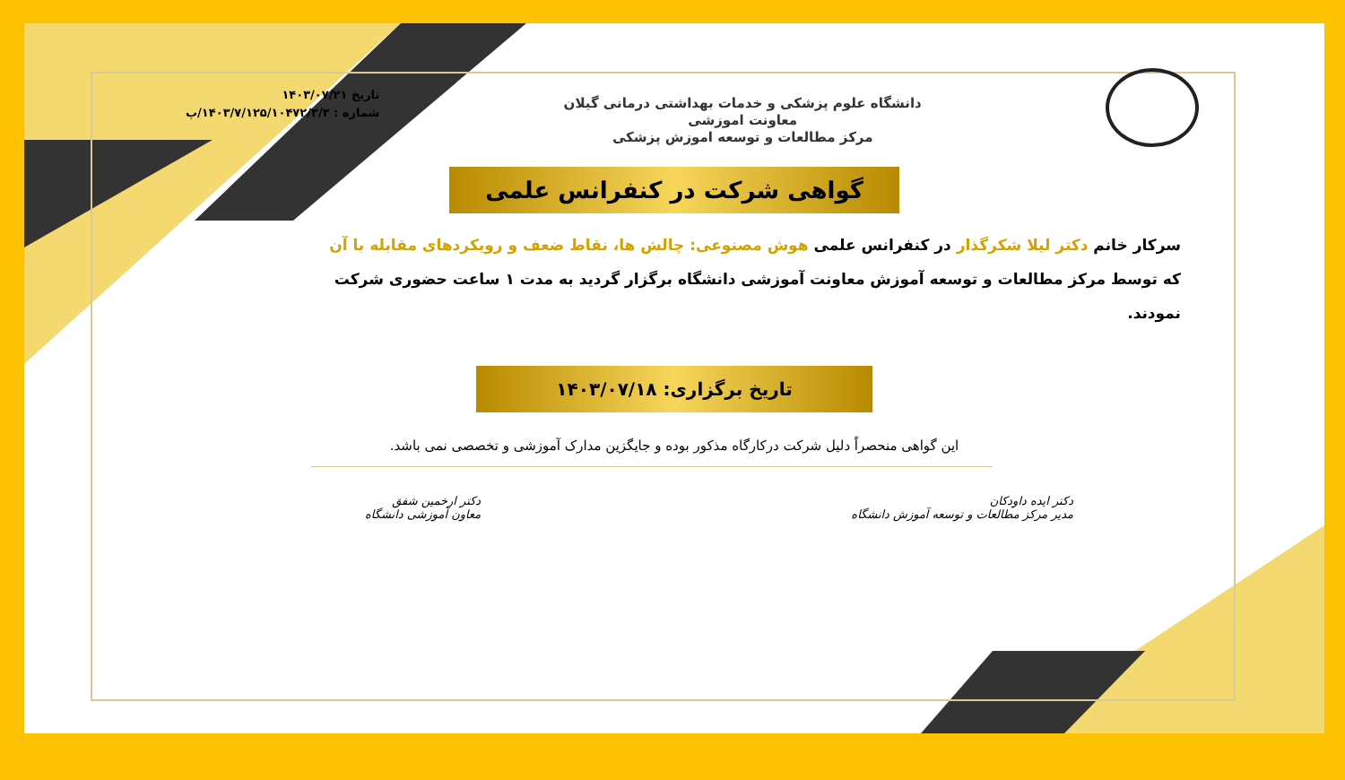دانشگاه علوم پزشکی و خدمات بهداشتی درمانی گیلان
معاونت اموزشی
مرکز مطالعات و توسعه اموزش پزشکی
تاریخ ۱۴۰۳/۰۷/۲۱
شماره : ۱۴۰۳/۷/۱۲۵/۱۰۴۷۲/۳/۳/پ
گواهی شرکت در کنفرانس علمی
سرکار خانم دکتر لیلا شکرگذار در کنفرانس علمی هوش مصنوعی: چالش ها، نقاط ضعف و رویکردهای مقابله با آن که توسط مرکز مطالعات و توسعه آموزش معاونت آموزشی دانشگاه برگزار گردید به مدت ۱ ساعت حضوری شرکت نمودند.
تاریخ برگزاری: ۱۴۰۳/۰۷/۱۸
این گواهی منحصراً دلیل شرکت درکارگاه مذکور بوده و جایگزین مدارک آموزشی و تخصصی نمی باشد.
دکتر ایده داودکان
مدیر مرکز مطالعات و توسعه آموزش دانشگاه
دکتر ارخمین شفق
معاون آموزشی دانشگاه